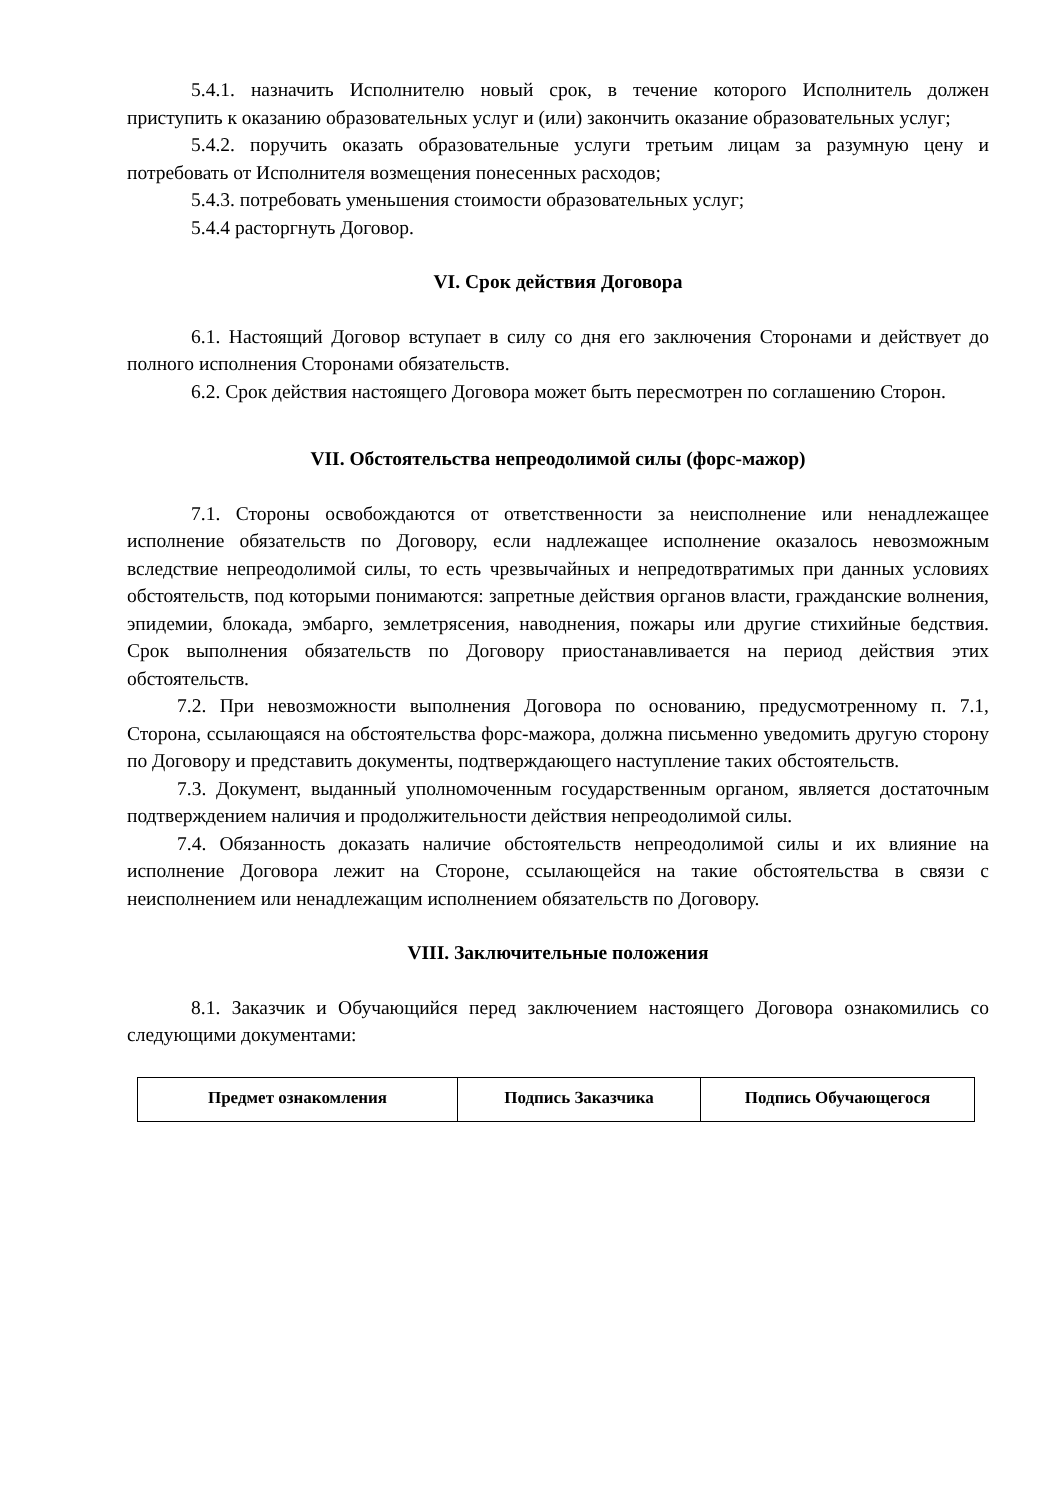5.4.1. назначить Исполнителю новый срок, в течение которого Исполнитель должен приступить к оказанию образовательных услуг и (или) закончить оказание образовательных услуг;
5.4.2. поручить оказать образовательные услуги третьим лицам за разумную цену и потребовать от Исполнителя возмещения понесенных расходов;
5.4.3. потребовать уменьшения стоимости образовательных услуг;
5.4.4 расторгнуть Договор.
VI. Срок действия Договора
6.1. Настоящий Договор вступает в силу со дня его заключения Сторонами и действует до полного исполнения Сторонами обязательств.
6.2. Срок действия настоящего Договора может быть пересмотрен по соглашению Сторон.
VII. Обстоятельства непреодолимой силы (форс-мажор)
7.1. Стороны освобождаются от ответственности за неисполнение или ненадлежащее исполнение обязательств по Договору, если надлежащее исполнение оказалось невозможным вследствие непреодолимой силы, то есть чрезвычайных и непредотвратимых при данных условиях обстоятельств, под которыми понимаются: запретные действия органов власти, гражданские волнения, эпидемии, блокада, эмбарго, землетрясения, наводнения, пожары или другие стихийные бедствия. Срок выполнения обязательств по Договору приостанавливается на период действия этих обстоятельств.
7.2. При невозможности выполнения Договора по основанию, предусмотренному п. 7.1, Сторона, ссылающаяся на обстоятельства форс-мажора, должна письменно уведомить другую сторону по Договору и представить документы, подтверждающего наступление таких обстоятельств.
7.3. Документ, выданный уполномоченным государственным органом, является достаточным подтверждением наличия и продолжительности действия непреодолимой силы.
7.4. Обязанность доказать наличие обстоятельств непреодолимой силы и их влияние на исполнение Договора лежит на Стороне, ссылающейся на такие обстоятельства в связи с неисполнением или ненадлежащим исполнением обязательств по Договору.
VIII. Заключительные положения
8.1. Заказчик и Обучающийся перед заключением настоящего Договора ознакомились со следующими документами:
| Предмет ознакомления | Подпись Заказчика | Подпись Обучающегося |
| --- | --- | --- |